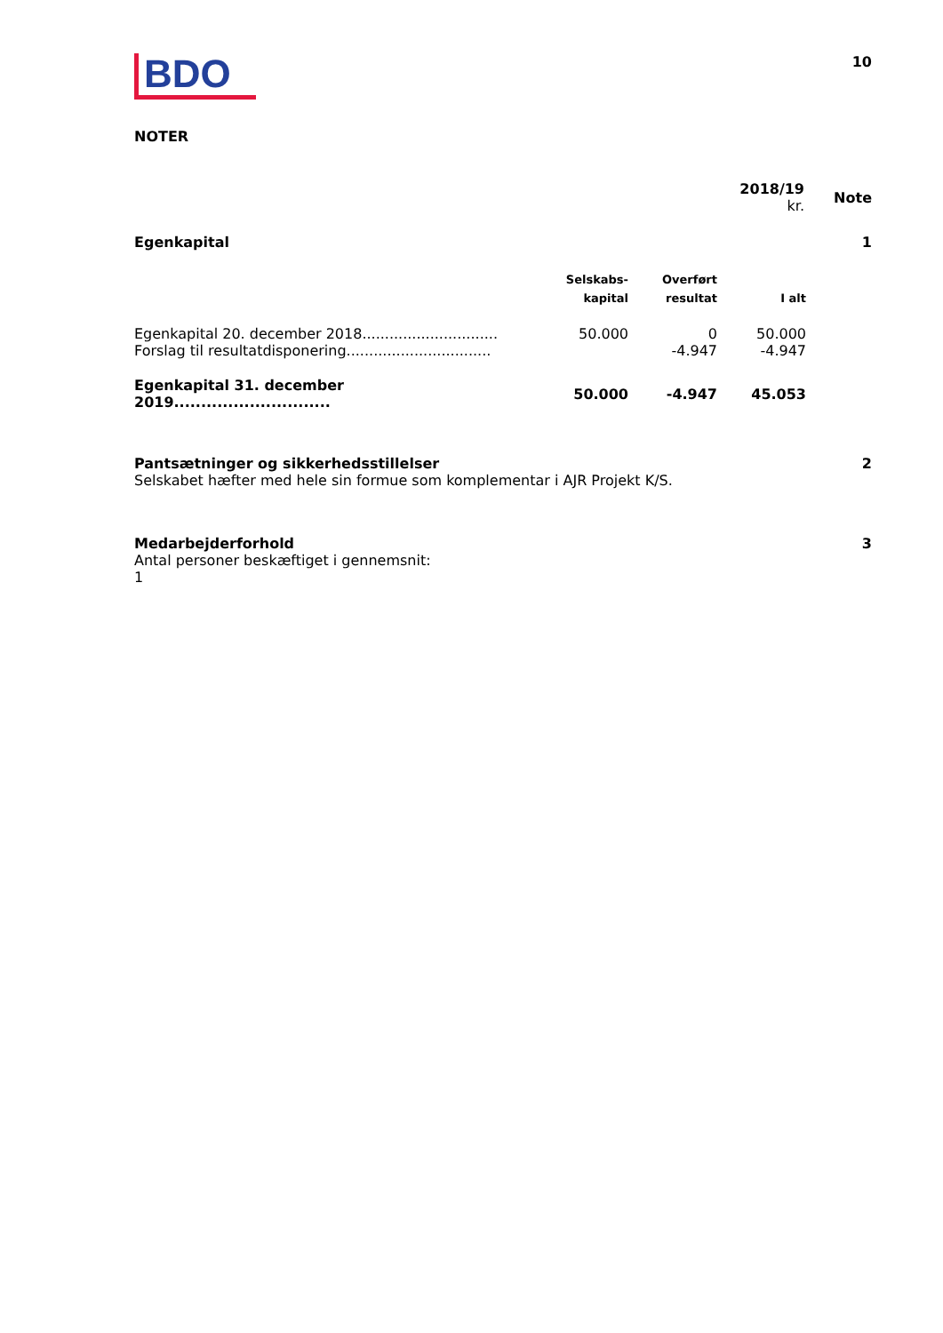BDO
10
NOTER
| | 2018/19 kr. | Note |
Egenkapital 1
| | Selskabs- kapital | Overført resultat | I alt |
| --- | --- | --- | --- |
| Egenkapital 20. december 2018.............................. | 50.000 | 0 | 50.000 |
| Forslag til resultatdisponering................................ | | -4.947 | -4.947 |
| Egenkapital 31. december 2019............................. | 50.000 | -4.947 | 45.053 |
Pantsætninger og sikkerhedsstillelser 2
Selskabet hæfter med hele sin formue som komplementar i AJR Projekt K/S.
Medarbejderforhold 3
Antal personer beskæftiget i gennemsnit:
1